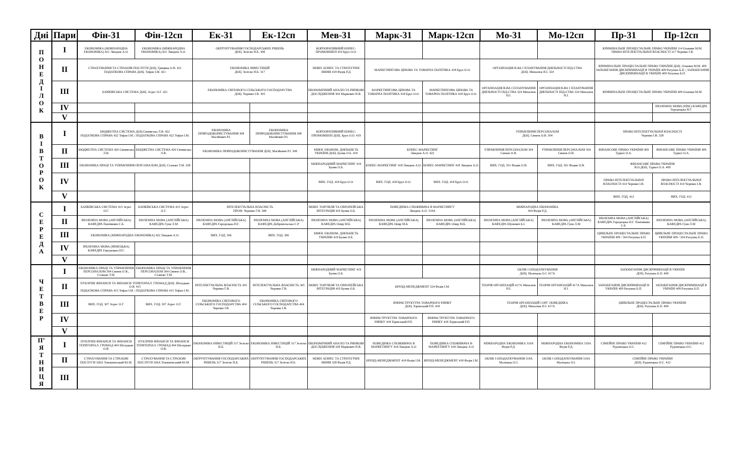| Дні | Пари | Фін-31 | Фін-12сп | Ек-31 | Ек-12сп | Мев-31 | Марк-31 | Марк-12сп | Мо-31 | Мо-12сп | Пр-31 | Пр-12сп |
| --- | --- | --- | --- | --- | --- | --- | --- | --- | --- | --- | --- | --- |
| П О Н Е Д І Л О К | I | ЕКОНОМІКА (МІЖНАРОДНА ЕКОНОМІКА) 421 Линдюк А.О. | ЕКОНОМІКА (МІЖНАРОДНА ЕКОНОМІКА) 421 Линдюк А.О. | ОБҐРУНТУВАННЯ ГОСПОДАРСЬКИХ РІШЕНЬ ДОЦ. Зеліско Н.Б. 308 | | КОРПОРАТИВНИЙ БІЗНЕС-ПРОМОВШЕН 419 Брух О.О. | | | | | КРИМІНАЛЬНЕ ПРОЦЕСУАЛЬНЕ ПРАВО УКРАЇНИ 114 Олашин М.М. ПРАВО ІНТЕЛЕКТУАЛЬНОЇ ВЛАСНОСТІ 317 Черевко І.В. | |
| | II | СТРАХУВАННЯ ТА СТРАХОВІ ПОСЛУГИ ДОЦ. Грицина О.В. 421 ПОДАТКОВА СПРАВА ДОЦ. Тофан І.М. 421 | | ЕКОНОМІКА ІНВЕСТИЦІЙ ДОЦ. Зеліско Н.Б. 317 | | МІЖН. БІЗНЕС ТА СТРАТЕГІЧНІ ЗМІНИ 419 Федів Р.Д. | МАРКЕТИНГОВА ЦІНОВА ТА ТОВАРНА ПОЛІТИКА 418 Брух О.О. | | ОРГАНІЗАЦІЯ В-ВА І ПЛАНУВАННЯ ДІЯЛЬНОСТІ ПІД-СТВА ДОЦ. Михалюк Н.І. 324 | | КРИМІНАЛЬНЕ ПРОЦЕСУАЛЬНЕ ПРАВО УКРАЇНИ ДОЦ. Олашин М.М. 409 ЗАПОБІГАННЯ ДИСКРИМІНАЦІЇ В УКРАЇНІ 409 Ратушна Б.П. / ЗАПОБІГАННЯ ДИСКРИМІНАЦІЇ В УКРАЇНІ 409 Ратушна Б.П. | |
| | III | БАНКІВСЬКА СИСТЕМА ДОЦ. Агрес О.Г. 421 | | ЕКОНОМІКА СВІТОВОГО СІЛЬСЬКОГО ГОСПОДАРСТВА ДОЦ. Черевко І.В. 305 | | ЕКОНОМІЧНИЙ АНАЛІЗ ТА РИНКОВІ ДОСЛІДЖЕННЯ 304 Маркович Н.В. | МАРКЕТИНГОВА ЦІНОВА ТА ТОВАРНА ПОЛІТИКА 418 Брух О.О. | МАРКЕТИНГОВА ЦІНОВА ТА ТОВАРНА ПОЛІТИКА 418 Брух О.О. | ОРГАНІЗАЦІЯ В-ВА І ПЛАНУВАННЯ ДІЯЛЬНОСТІ ПІД-СТВА 324 Михалюк Н.І. | ОРГАНІЗАЦІЯ В-ВА І ПЛАНУВАННЯ ДІЯЛЬНОСТІ ПІД-СТВА 324 Михалюк Н.І. | КРИМІНАЛЬНЕ ПРОЦЕСУАЛЬНЕ ПРАВО УКРАЇНИ 409 Олашин М.М. | |
| | IV | | | | | | | | | | | ІНОЗЕМНА МОВА (НІМ.) КАФЕДРА Городецька Н.Г. |
| | V | | | | | | | | | | | |
| В І В Т О Р О К | I | БЮДЖЕТНА СИСТЕМА ДОЦ Синявська Л.В. 422 ПОДАТКОВА СПРАВА 422 Тофан І.М. / ПОДАТКОВА СПРАВА 422 Тофан І.М. | | ЕКОНОМІКА ПРИРОДОКОРИСТУВАННЯ 308 Магійович Р.І. | ЕКОНОМІКА ПРИРОДОКОРИСТУВАННЯ 308 Магійович Р.І. | КОРПОРАТИВНИЙ БІЗНЕС-ПРОМОВШЕН ДОЦ. Брух О.О. 419 | | | УПРАВЛІННЯ ПЕРСОНАЛОМ ДОЦ. Синюк О.В. 304 | | ПРАВО ІНТЕЛЕКТУАЛЬНОЇ ВЛАСНОСТІ Черевко І.В. 328 | |
| | II | БЮДЖЕТНА СИСТЕМА 420 Синявська Л.В. | БЮДЖЕТНА СИСТЕМА 420 Синявська Л.В. | ЕКОНОМІКА ПРИРОДОКОРИСТУВАННЯ ДОЦ. Магійович Р.І. 308 | | МІЖН. ЕКОНОМ. ДІЯЛЬНІСТЬ УКРАЇНИ ДОЦ. Булик О.Б. 419 | БІЗНЕС-МАРКЕТИНГ Линдюк А.О. 422 | | УПРАВЛІННЯ ПЕРСОНАЛОМ 304 Синюк О.В. | УПРАВЛІННЯ ПЕРСОНАЛОМ 304 Синюк О.В. | ФІНАНСОВЕ ПРАВО УКРАЇНИ 409 Туркот О.А. | ФІНАНСОВЕ ПРАВО УКРАЇНИ 409 Туркот О.А. |
| | III | ЕКОНОМІКА ПРАЦІ ТА УПРАВЛІННЯ ПЕРСОНАЛОМ ДОЦ. Станько Т.М. 328 | | | | МІЖНАРОДНИЙ МАРКЕТИНГ 419 Булик О.Б. | БІЗНЕС-МАРКЕТИНГ 418 Линдюк А.О. | БІЗНЕС-МАРКЕТИНГ 418 Линдюк А.О. | ВИХ. ГОД. 501 Федик О.В. | ВИХ. ГОД. 501 Федик О.В. | ФІНАНСОВЕ ПРАВО УКРАЇНИ В.О.ДОЦ. Туркот О.А. 409 | |
| | IV | | | | | ВИХ. ГОД. 418 Брух О.О. | ВИХ. ГОД. 418 Брух О.О. | ВИХ. ГОД. 418 Брух О.О. | | | ПРАВО ІНТЕЛЕКТУАЛЬНОЇ ВЛАСНОСТІ 414 Черевко І.В. | ПРАВО ІНТЕЛЕКТУАЛЬНОЇ ВЛАСНОСТІ 414 Черевко І.В. |
| | V | | | | | | | | | | ВИХ. ГОД. 412 | ВИХ. ГОД. 412 |
| С Е Р Е Д А | I | БАНКІВСЬКА СИСТЕМА 415 Агрес О.Г. | БАНКІВСЬКА СИСТЕМА 415 Агрес О.Г. | ІНТЕЛЕКТУАЛЬНА ВЛАСНІСТЬ ПРОФ. Черевко Г.В. 308 | | МІЖН. ТОРГІВЛЯ ТА ЄВРОПЕЙСЬКА ІНТЕГРАЦІЯ 419 Булик О.Б. | ПОВЕДІНКА СПОЖИВАЧА В МАРКЕТИНГУ Линдюк А.О. 319А | | МІЖНАРОДНА ЕКОНОМІКА 304 Федів Р.Д. | | | |
| | II | ІНОЗЕМНА МОВА (АНГЛІЙСЬКА) КАФЕДРА Панчишин С.Б. | ІНОЗЕМНА МОВА (АНГЛІЙСЬКА) КАФЕДРА Гуня Л.М | ІНОЗЕМНА МОВА (АНГЛІЙСЬКА) КАФЕДРА Городецька Н.Г. | ІНОЗЕМНА МОВА (АНГЛІЙСЬКА) КАФЕДРА Добровольська С.Р | ІНОЗЕМНА МОВА (АНГЛІЙСЬКА) КАФЕДРА Опир М.Б. | ІНОЗЕМНА МОВА (АНГЛІЙСЬКА) КАФЕДРА Опир М.Б. | ІНОЗЕМНА МОВА (АНГЛІЙСЬКА) КАФЕДРА Опир М.Б. | ІНОЗЕМНА МОВА (АНГЛІЙСЬКА) КАФЕДРА Шуневич Б.І. | ІНОЗЕМНА МОВА (АНГЛІЙСЬКА) КАФЕДРА Гуня Л.М | ІНОЗЕМНА МОВА (АНГЛІЙСЬКА) КАФЕДРА Городецька Н.Г. Панчишин С.Б. | ІНОЗЕМНА МОВА (АНГЛІЙСЬКА) КАФЕДРА Гуня Л.М |
| | III | ЕКОНОМІКА (МІЖНАРОДНА ЕКОНОМІКА) 422 Линдюк А.О. | | ВИХ. ГОД. 306 | ВИХ. ГОД. 306 | МІЖН. ЕКОНОМ. ДІЯЛЬНІСТЬ УКРАЇНИ 419 Булик О.Б. | | | | | ЦИВІЛЬНЕ ПРОЦЕСУАЛЬНЕ ПРАВО УКРАЇНИ 409 / 304 Ратушна Б.П. | ЦИВІЛЬНЕ ПРОЦЕСУАЛЬНЕ ПРАВО УКРАЇНИ 409 / 304 Ратушна Б.П. |
| | IV | ІНОЗЕМНА МОВА (НІМЕЦЬКА) КАФЕДРА Городецька Н.Г. | | | | | | | | | | |
| | V | | | | | | | | | | | |
| Ч Е Т В Е Р | I | ЕКОНОМІКА ПРАЦІ ТА УПРАВЛІННЯ ПЕРСОНАЛОМ 304 Синюк О.В., Станько Т.М. | ЕКОНОМІКА ПРАЦІ ТА УПРАВЛІННЯ ПЕРСОНАЛОМ 304 Синюк О.В., Станько Т.М. | | | МІЖНАРОДНИЙ МАРКЕТИНГ 419 Булик О.Б. | | | ОБЛІК І ОПОДАТКУВАННЯ ДОЦ. Малецька О.І. 417А | | ЗАПОБІГАННЯ ДИСКРИМІНАЦІЇ В УКРАЇНІ ДОЦ. Ратушна Б.П. 409 | |
| | II | ПУБЛІЧНІ ФІНАНСИ ТА ФІНАНСИ ТЕРИТОРІАЛ. ГРОМАД ДОЦ. Шолудько О.В. 415 ПОДАТКОВА СПРАВА 415 Тофан І.М. / ПОДАТКОВА СПРАВА 415 Тофан І.М. | | ІНТЕЛЕКТУАЛЬНА ВЛАСНІСТЬ 305 Черевко Г.В. | ІНТЕЛЕКТУАЛЬНА ВЛАСНІСТЬ 305 Черевко Г.В. | МІЖН. ТОРГІВЛЯ ТА ЄВРОПЕЙСЬКА ІНТЕГРАЦІЯ 419 Булик О.Б. | БРЕНД-МЕНЕДЖМЕНТ 524 Федів І.М. | | ТЕОРІЯ ОРГАНІЗАЦІЙ 417А Михалюк Н.І. | ТЕОРІЯ ОРГАНІЗАЦІЙ 417А Михалюк Н.І. | ЗАПОБІГАННЯ ДИСКРИМІНАЦІЇ В УКРАЇНІ 409 Ратушна Б.П. | ЗАПОБІГАННЯ ДИСКРИМІНАЦІЇ В УКРАЇНІ 409 Ратушна Б.П. |
| | III | ВИХ. ГОД. 307 Агрес О.Г. | ВИХ. ГОД. 307 Агрес О.Г. | ЕКОНОМІКА СВІТОВОГО СІЛЬСЬКОГО ГОСПОДАРСТВА 404 Черевко І.В. | ЕКОНОМІКА СВІТОВОГО СІЛЬСЬКОГО ГОСПОДАРСТВА 404 Черевко І.В. | | ІНФРАСТРУКТУРА ТОВАРНОГО РИНКУ ДОЦ. Хірівський Р.П. 418 | | ТЕОРІЯ ОРГАНІЗАЦІЙ І ОРГ. ПОВЕДІНКА ДОЦ. Михалюк Н.І. 417А | | ЦИВІЛЬНЕ ПРОЦЕСУАЛЬНЕ ПРАВО УКРАЇНИ ДОЦ. Ратушна Б.П. 409 | |
| | IV | | | | | | ІНФРАСТРУКТУРА ТОВАРНОГО РИНКУ 418 Хірівський Р.П. | ІНФРАСТРУКТУРА ТОВАРНОГО РИНКУ 418 Хірівський Р.П. | | | | |
| | V | | | | | | | | | | | |
| П’ Я Т Н И Ц Я | I | ПУБЛІЧНІ ФІНАНСИ ТА ФІНАНСИ ТЕРИТОРІАЛ. ГРОМАД 404 Шолудько О.В. | ПУБЛІЧНІ ФІНАНСИ ТА ФІНАНСИ ТЕРИТОРІАЛ. ГРОМАД 404 Шолудько О.В. | ЕКОНОМІКА ІНВЕСТИЦІЙ 317 Зеліско Н.Б. | ЕКОНОМІКА ІНВЕСТИЦІЙ 317 Зеліско Н.Б. | ЕКОНОМІЧНИЙ АНАЛІЗ ТА РИНКОВІ ДОСЛІДЖЕННЯ 328 Маркович Н.В. | ПОВЕДІНКА СПОЖИВАЧА В МАРКЕТИНГУ 418 Линдюк А.О | ПОВЕДІНКА СПОЖИВАЧА В МАРКЕТИНГУ 418 Линдюк А.О | МІЖНАРОДНА ЕКОНОМІКА 319А Федів Р.Д. | МІЖНАРОДНА ЕКОНОМІКА 319А Федів Р.Д. | СІМЕЙНЕ ПРАВО УКРАЇНИ 412 Руданецька О.С. | СІМЕЙНЕ ПРАВО УКРАЇНИ 412 Руданецька О.С. |
| | II | СТРАХУВАННЯ ТА СТРАХОВІ ПОСЛУГИ 326А Томашевський Ю.М. | СТРАХУВАННЯ ТА СТРАХОВІ ПОСЛУГИ 326А Томашевський Ю.М. | ОБҐРУНТУВАННЯ ГОСПОДАРСЬКИХ РІШЕНЬ 317 Зеліско Н.Б. | ОБҐРУНТУВАННЯ ГОСПОДАРСЬКИХ РІШЕНЬ 317 Зеліско Н.Б. | МІЖН. БІЗНЕС ТА СТРАТЕГІЧНІ ЗМІНИ 328 Федів Р.Д. | БРЕНД-МЕНЕДЖМЕНТ 418 Федів І.М. | БРЕНД-МЕНЕДЖМЕНТ 418 Федів І.М. | ОБЛІК І ОПОДАТКУВАННЯ 319А Малецька О.І. | ОБЛІК І ОПОДАТКУВАННЯ 319А Малецька О.І. | СІМЕЙНЕ ПРАВО УКРАЇНИ ДОЦ. Руданецька О.С. 412 | |
| | III | | | | | | | | | | | |